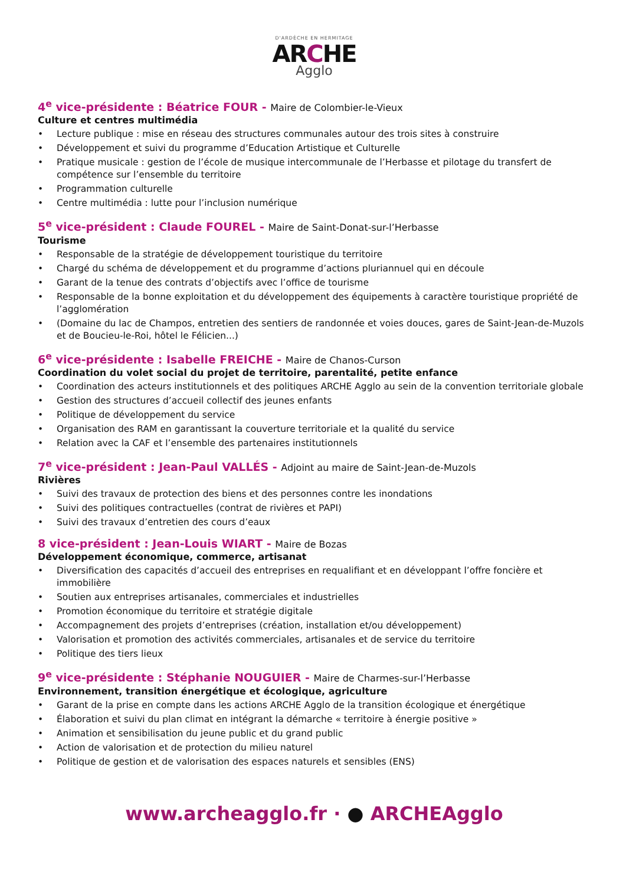D'ARDÈCHE EN HERMITAGE
ARCHE
Agglo
4<sup>e</sup> vice-présidente : Béatrice FOUR - Maire de Colombier-le-Vieux
Culture et centres multimédia
• Lecture publique : mise en réseau des structures communales autour des trois sites à construire
• Développement et suivi du programme d’Education Artistique et Culturelle
• Pratique musicale : gestion de l’école de musique intercommunale de l’Herbasse et pilotage du transfert de compétence sur l’ensemble du territoire
• Programmation culturelle
• Centre multimédia : lutte pour l’inclusion numérique
5<sup>e</sup> vice-président : Claude FOUREL - Maire de Saint-Donat-sur-l’Herbasse
Tourisme
• Responsable de la stratégie de développement touristique du territoire
• Chargé du schéma de développement et du programme d’actions pluriannuel qui en découle
• Garant de la tenue des contrats d’objectifs avec l’office de tourisme
• Responsable de la bonne exploitation et du développement des équipements à caractère touristique propriété de l’agglomération
• (Domaine du lac de Champos, entretien des sentiers de randonnée et voies douces, gares de Saint-Jean-de-Muzols et de Boucieu-le-Roi, hôtel le Félicien...)
6<sup>e</sup> vice-présidente : Isabelle FREICHE - Maire de Chanos-Curson
Coordination du volet social du projet de territoire, parentalité, petite enfance
• Coordination des acteurs institutionnels et des politiques ARCHE Agglo au sein de la convention territoriale globale
• Gestion des structures d’accueil collectif des jeunes enfants
• Politique de développement du service
• Organisation des RAM en garantissant la couverture territoriale et la qualité du service
• Relation avec la CAF et l’ensemble des partenaires institutionnels
7<sup>e</sup> vice-président : Jean-Paul VALLÉS - Adjoint au maire de Saint-Jean-de-Muzols
Rivières
• Suivi des travaux de protection des biens et des personnes contre les inondations
• Suivi des politiques contractuelles (contrat de rivières et PAPI)
• Suivi des travaux d’entretien des cours d’eaux
8 vice-président : Jean-Louis WIART - Maire de Bozas
Développement économique, commerce, artisanat
• Diversification des capacités d’accueil des entreprises en requalifiant et en développant l’offre foncière et immobilière
• Soutien aux entreprises artisanales, commerciales et industrielles
• Promotion économique du territoire et stratégie digitale
• Accompagnement des projets d’entreprises (création, installation et/ou développement)
• Valorisation et promotion des activités commerciales, artisanales et de service du territoire
• Politique des tiers lieux
9<sup>e</sup> vice-présidente : Stéphanie NOUGUIER - Maire de Charmes-sur-l’Herbasse
Environnement, transition énergétique et écologique, agriculture
• Garant de la prise en compte dans les actions ARCHE Agglo de la transition écologique et énergétique
• Élaboration et suivi du plan climat en intégrant la démarche « territoire à énergie positive »
• Animation et sensibilisation du jeune public et du grand public
• Action de valorisation et de protection du milieu naturel
• Politique de gestion et de valorisation des espaces naturels et sensibles (ENS)
www.archeagglo.fr · ● ARCHEAgglo